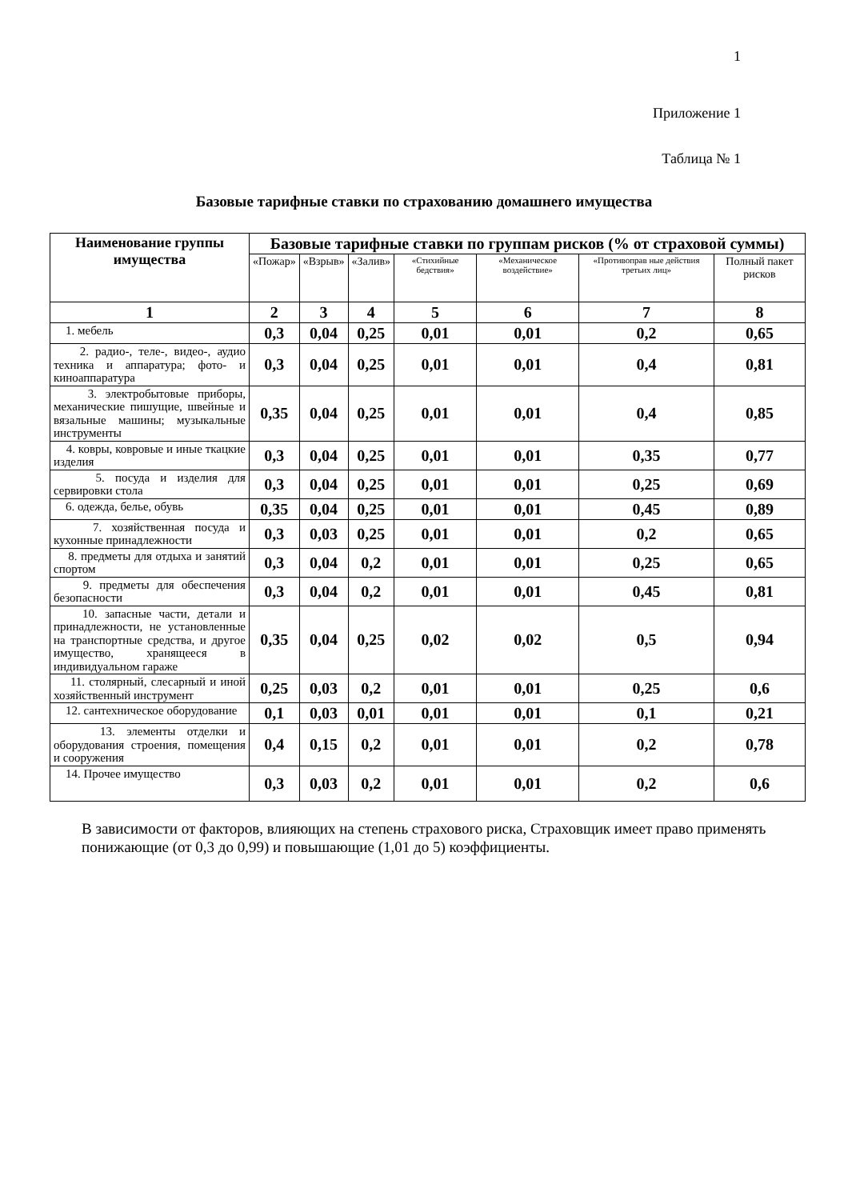1
Приложение 1
Таблица № 1
Базовые тарифные ставки по страхованию домашнего имущества
| Наименование группы имущества | Базовые тарифные ставки по группам рисков (% от страховой суммы) | | | | | | |
| --- | --- | --- | --- | --- | --- | --- | --- |
| | «Пожар» | «Взрыв» | «Залив» | «Стихийные бедствия» | «Механическое воздействие» | «Противоправ ные действия третьих лиц» | Полный пакет рисков |
| 1 | 2 | 3 | 4 | 5 | 6 | 7 | 8 |
| 1. мебель | 0,3 | 0,04 | 0,25 | 0,01 | 0,01 | 0,2 | 0,65 |
| 2. радио-, теле-, видео-, аудио техника и аппаратура; фото- и киноаппаратура | 0,3 | 0,04 | 0,25 | 0,01 | 0,01 | 0,4 | 0,81 |
| 3. электробытовые приборы, механические пишущие, швейные и вязальные машины; музыкальные инструменты | 0,35 | 0,04 | 0,25 | 0,01 | 0,01 | 0,4 | 0,85 |
| 4. ковры, ковровые и иные ткацкие изделия | 0,3 | 0,04 | 0,25 | 0,01 | 0,01 | 0,35 | 0,77 |
| 5. посуда и изделия для сервировки стола | 0,3 | 0,04 | 0,25 | 0,01 | 0,01 | 0,25 | 0,69 |
| 6. одежда, белье, обувь | 0,35 | 0,04 | 0,25 | 0,01 | 0,01 | 0,45 | 0,89 |
| 7. хозяйственная посуда и кухонные принадлежности | 0,3 | 0,03 | 0,25 | 0,01 | 0,01 | 0,2 | 0,65 |
| 8. предметы для отдыха и занятий спортом | 0,3 | 0,04 | 0,2 | 0,01 | 0,01 | 0,25 | 0,65 |
| 9. предметы для обеспечения безопасности | 0,3 | 0,04 | 0,2 | 0,01 | 0,01 | 0,45 | 0,81 |
| 10. запасные части, детали и принадлежности, не установленные на транспортные средства, и другое имущество, хранящееся в индивидуальном гараже | 0,35 | 0,04 | 0,25 | 0,02 | 0,02 | 0,5 | 0,94 |
| 11. столярный, слесарный и иной хозяйственный инструмент | 0,25 | 0,03 | 0,2 | 0,01 | 0,01 | 0,25 | 0,6 |
| 12. сантехническое оборудование | 0,1 | 0,03 | 0,01 | 0,01 | 0,01 | 0,1 | 0,21 |
| 13. элементы отделки и оборудования строения, помещения и сооружения | 0,4 | 0,15 | 0,2 | 0,01 | 0,01 | 0,2 | 0,78 |
| 14. Прочее имущество | 0,3 | 0,03 | 0,2 | 0,01 | 0,01 | 0,2 | 0,6 |
В зависимости от факторов, влияющих на степень страхового риска, Страховщик имеет право применять понижающие (от 0,3 до 0,99) и повышающие (1,01 до 5) коэффициенты.